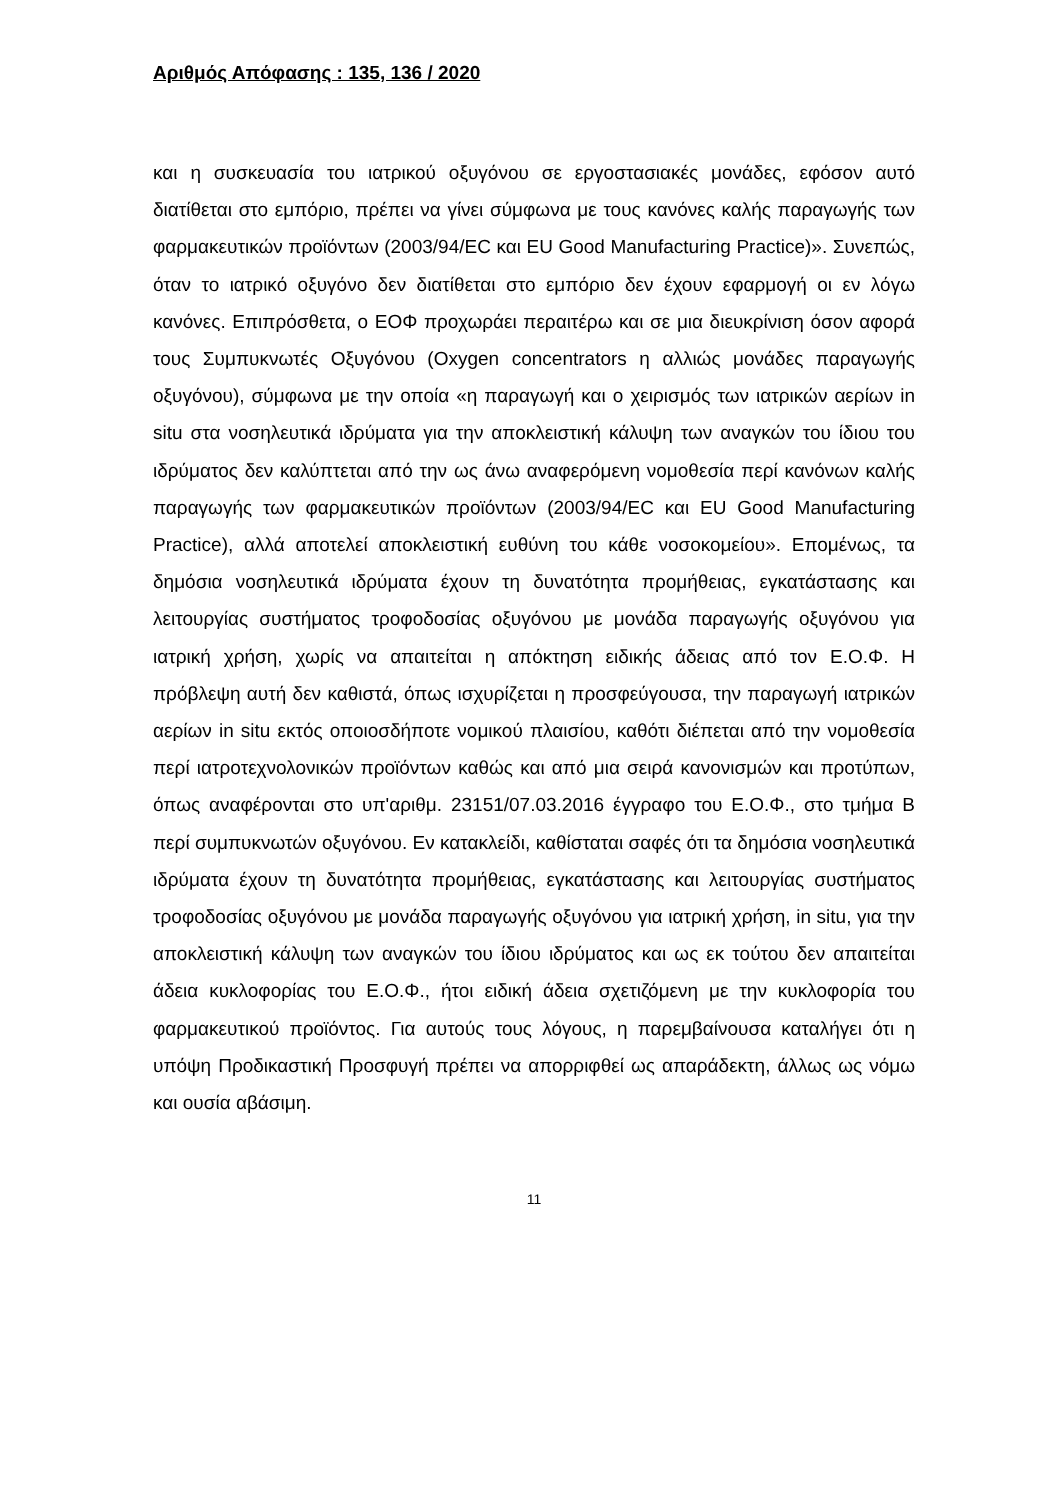Αριθμός Απόφασης : 135, 136 / 2020
και η συσκευασία του ιατρικού οξυγόνου σε εργοστασιακές μονάδες, εφόσον αυτό διατίθεται στο εμπόριο, πρέπει να γίνει σύμφωνα με τους κανόνες καλής παραγωγής των φαρμακευτικών προϊόντων (2003/94/EC και EU Good Manufacturing Practice)». Συνεπώς, όταν το ιατρικό οξυγόνο δεν διατίθεται στο εμπόριο δεν έχουν εφαρμογή οι εν λόγω κανόνες. Επιπρόσθετα, ο ΕΟΦ προχωράει περαιτέρω και σε μια διευκρίνιση όσον αφορά τους Συμπυκνωτές Οξυγόνου (Oxygen concentrators η αλλιώς μονάδες παραγωγής οξυγόνου), σύμφωνα με την οποία «η παραγωγή και ο χειρισμός των ιατρικών αερίων in situ στα νοσηλευτικά ιδρύματα για την αποκλειστική κάλυψη των αναγκών του ίδιου του ιδρύματος δεν καλύπτεται από την ως άνω αναφερόμενη νομοθεσία περί κανόνων καλής παραγωγής των φαρμακευτικών προϊόντων (2003/94/EC και EU Good Manufacturing Practice), αλλά αποτελεί αποκλειστική ευθύνη του κάθε νοσοκομείου». Επομένως, τα δημόσια νοσηλευτικά ιδρύματα έχουν τη δυνατότητα προμήθειας, εγκατάστασης και λειτουργίας συστήματος τροφοδοσίας οξυγόνου με μονάδα παραγωγής οξυγόνου για ιατρική χρήση, χωρίς να απαιτείται η απόκτηση ειδικής άδειας από τον Ε.Ο.Φ. Η πρόβλεψη αυτή δεν καθιστά, όπως ισχυρίζεται η προσφεύγουσα, την παραγωγή ιατρικών αερίων in situ εκτός οποιοσδήποτε νομικού πλαισίου, καθότι διέπεται από την νομοθεσία περί ιατροτεχνολονικών προϊόντων καθώς και από μια σειρά κανονισμών και προτύπων, όπως αναφέρονται στο υπ'αριθμ. 23151/07.03.2016 έγγραφο του Ε.Ο.Φ., στο τμήμα Β περί συμπυκνωτών οξυγόνου. Εν κατακλείδι, καθίσταται σαφές ότι τα δημόσια νοσηλευτικά ιδρύματα έχουν τη δυνατότητα προμήθειας, εγκατάστασης και λειτουργίας συστήματος τροφοδοσίας οξυγόνου με μονάδα παραγωγής οξυγόνου για ιατρική χρήση, in situ, για την αποκλειστική κάλυψη των αναγκών του ίδιου ιδρύματος και ως εκ τούτου δεν απαιτείται άδεια κυκλοφορίας του Ε.Ο.Φ., ήτοι ειδική άδεια σχετιζόμενη με την κυκλοφορία του φαρμακευτικού προϊόντος. Για αυτούς τους λόγους, η παρεμβαίνουσα καταλήγει ότι η υπόψη Προδικαστική Προσφυγή πρέπει να απορριφθεί ως απαράδεκτη, άλλως ως νόμω και ουσία αβάσιμη.
11